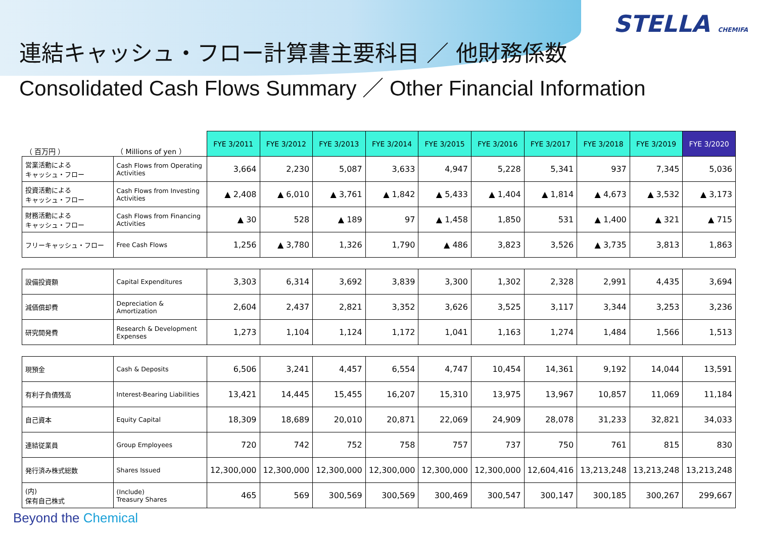連結キャッシュ・フロー計算書主要科目 ／ 他財務係数
Consolidated Cash Flows Summary ／ Other Financial Information
STELLA CHEMIFA
| （ 百万円 ） | （ Millions of yen ） | FYE 3/2011 | FYE 3/2012 | FYE 3/2013 | FYE 3/2014 | FYE 3/2015 | FYE 3/2016 | FYE 3/2017 | FYE 3/2018 | FYE 3/2019 | FYE 3/2020 |
| --- | --- | --- | --- | --- | --- | --- | --- | --- | --- | --- | --- |
| 営業活動による キャッシュ・フロー | Cash Flows from Operating Activities | 3,664 | 2,230 | 5,087 | 3,633 | 4,947 | 5,228 | 5,341 | 937 | 7,345 | 5,036 |
| 投資活動による キャッシュ・フロー | Cash Flows from Investing Activities | ▲ 2,408 | ▲ 6,010 | ▲ 3,761 | ▲ 1,842 | ▲ 5,433 | ▲ 1,404 | ▲ 1,814 | ▲ 4,673 | ▲ 3,532 | ▲ 3,173 |
| 財務活動による キャッシュ・フロー | Cash Flows from Financing Activities | ▲ 30 | 528 | ▲ 189 | 97 | ▲ 1,458 | 1,850 | 531 | ▲ 1,400 | ▲ 321 | ▲ 715 |
| フリーキャッシュ・フロー | Free Cash Flows | 1,256 | ▲ 3,780 | 1,326 | 1,790 | ▲ 486 | 3,823 | 3,526 | ▲ 3,735 | 3,813 | 1,863 |
| 設備投資額 | Capital Expenditures | 3,303 | 6,314 | 3,692 | 3,839 | 3,300 | 1,302 | 2,328 | 2,991 | 4,435 | 3,694 |
| 減価償却費 | Depreciation & Amortization | 2,604 | 2,437 | 2,821 | 3,352 | 3,626 | 3,525 | 3,117 | 3,344 | 3,253 | 3,236 |
| 研究開発費 | Research & Development Expenses | 1,273 | 1,104 | 1,124 | 1,172 | 1,041 | 1,163 | 1,274 | 1,484 | 1,566 | 1,513 |
| 現預金 | Cash & Deposits | 6,506 | 3,241 | 4,457 | 6,554 | 4,747 | 10,454 | 14,361 | 9,192 | 14,044 | 13,591 |
| 有利子負債残高 | Interest-Bearing Liabilities | 13,421 | 14,445 | 15,455 | 16,207 | 15,310 | 13,975 | 13,967 | 10,857 | 11,069 | 11,184 |
| 自己資本 | Equity Capital | 18,309 | 18,689 | 20,010 | 20,871 | 22,069 | 24,909 | 28,078 | 31,233 | 32,821 | 34,033 |
| 連結従業員 | Group Employees | 720 | 742 | 752 | 758 | 757 | 737 | 750 | 761 | 815 | 830 |
| 発行済み株式総数 | Shares Issued | 12,300,000 | 12,300,000 | 12,300,000 | 12,300,000 | 12,300,000 | 12,300,000 | 12,604,416 | 13,213,248 | 13,213,248 | 13,213,248 |
| (内) 保有自己株式 | (Include) Treasury Shares | 465 | 569 | 300,569 | 300,569 | 300,469 | 300,547 | 300,147 | 300,185 | 300,267 | 299,667 |
Beyond the Chemical